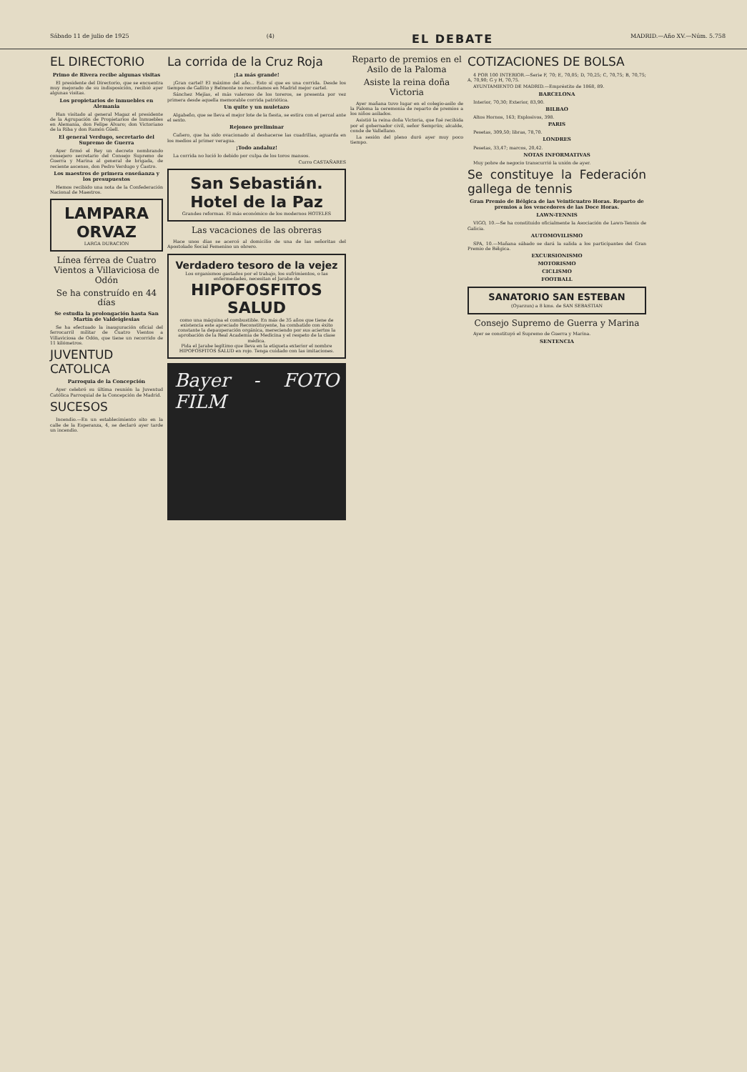Sábado 11 de julio de 1925 (4) EL DEBATE MADRID.—Año XV.—Núm. 5.758
EL DIRECTORIO
Primo de Rivera recibe algunas visitas
El presidente del Directorio, que se encuentra muy mejorado de su indisposición, recibió ayer algunas visitas.
Los propietarios de inmuebles en Alemania
Han visitado al general Magaz el presidente de la Agrupación de Propietarios de Inmuebles en Alemania, don Felipe Álvaro; don Victoriano de la Riba y don Ramón Güell.
El general Verdugo, secretario del Supremo de Guerra
Ayer firmó el Rey un decreto nombrando consejero secretario del Consejo Supremo de Guerra y Marina al general de brigada, de reciente ascenso, don Pedro Verdugo y Castro.
Los maestros de primera enseñanza y los presupuestos
Hemos recibido una nota de la Confederación Nacional de Maestros.
LAMPARA ORVAZ
LARGA DURACION
Línea férrea de Cuatro Vientos a Villaviciosa de Odón
Se ha construído en 44 días
Se estudia la prolongación hasta San Martín de Valdeiglesias
Se ha efectuado la inauguración oficial del ferrocarril militar de Cuatro Vientos a Villaviciosa de Odón, que tiene un recorrido de 11 kilómetros.
JUVENTUD CATOLICA
Parroquia de la Concepción
Ayer celebró su última reunión la Juventud Católica Parroquial de la Concepción de Madrid.
SUCESOS
Incendio.—En un establecimiento sito en la calle de la Esperanza, 4, se declaró ayer tarde un incendio.
La corrida de la Cruz Roja
¡La más grande!
¡Gran cartel! El máximo del año... Esto sí que es una corrida. Desde los tiempos de Gallito y Belmonte no recordamos en Madrid mejor cartel.
Sánchez Mejías, el más valeroso de los toreros, se presenta por vez primera desde aquella memorable corrida patriótica.
Un quite y un muletazo
Algabeño, que se lleva el mejor lote de la fiesta, se estira con el percal ante el sexto.
Rejoneo preliminar
Cañero, que ha sido ovacionado al deshacerse las cuadrillas, aguarda en los medios al primer veragua.
¡Todo andaluz!
La corrida no lució lo debido por culpa de los toros mansos.
Curro CASTAÑARES
San Sebastián. Hotel de la Paz
Grandes reformas. El más económico de los modernos HOTELES
Las vacaciones de las obreras
Hace unos días se acercó al domicilio de una de las señoritas del Apostolado Social Femenino un obrero.
Verdadero tesoro de la vejez
Los organismos gastados por el trabajo, los sufrimientos, o las enfermedades, necesitan el Jarabe de
HIPOFOSFITOS SALUD
como una máquina el combustible. En más de 35 años que tiene de existencia este apreciado Reconstituyente, ha combatido con éxito constante la depauperación orgánica, mereciendo por sus aciertos la aprobación de la Real Academia de Medicina y el respeto de la clase médica.
Pida el Jarabe legítimo que lleva en la etiqueta exterior el nombre HIPOFOSFITOS SALUD en rojo. Tenga cuidado con las imitaciones.
Bayer - FOTO FILM
Reparto de premios en el Asilo de la Paloma
Asiste la reina doña Victoria
Ayer mañana tuvo lugar en el colegio-asilo de la Paloma la ceremonia de reparto de premios a los niños asilados.
Asistió la reina doña Victoria, que fué recibida por el gobernador civil, señor Semprún; alcalde, conde de Vallellano.
La sesión del pleno duró ayer muy poco tiempo.
COTIZACIONES DE BOLSA
4 POR 100 INTERIOR.—Serie F, 70; E, 70,05; D, 70,25; C, 70,75; B, 70,75; A, 70,90; G y H, 70,75.
AYUNTAMIENTO DE MADRID.—Empréstito de 1868, 89.
BARCELONA
Interior, 70,30; Exterior, 83,90.
BILBAO
Altos Hornos, 163; Explosivos, 398.
PARIS
Pesetas, 309,50; libras, 78,70.
LONDRES
Pesetas, 33,47; marcos, 20,42.
NOTAS INFORMATIVAS
Muy pobre de negocio transcurrió la unión de ayer.
Se constituye la Federación gallega de tennis
Gran Premio de Bélgica de las Veinticuatro Horas. Reparto de premios a los vencedores de las Doce Horas.
LAWN-TENNIS
VIGO, 10.—Se ha constituido oficialmente la Asociación de Lawn-Tennis de Galicia.
AUTOMOVILISMO
SPA, 10.—Mañana sábado se dará la salida a los participantes del Gran Premio de Bélgica.
EXCURSIONISMO
MOTORISMO
CICLISMO
FOOTBALL
SANATORIO SAN ESTEBAN
(Oyarzun) a 8 kms. de SAN SEBASTIAN
Consejo Supremo de Guerra y Marina
Ayer se constituyó el Supremo de Guerra y Marina.
SENTENCIA